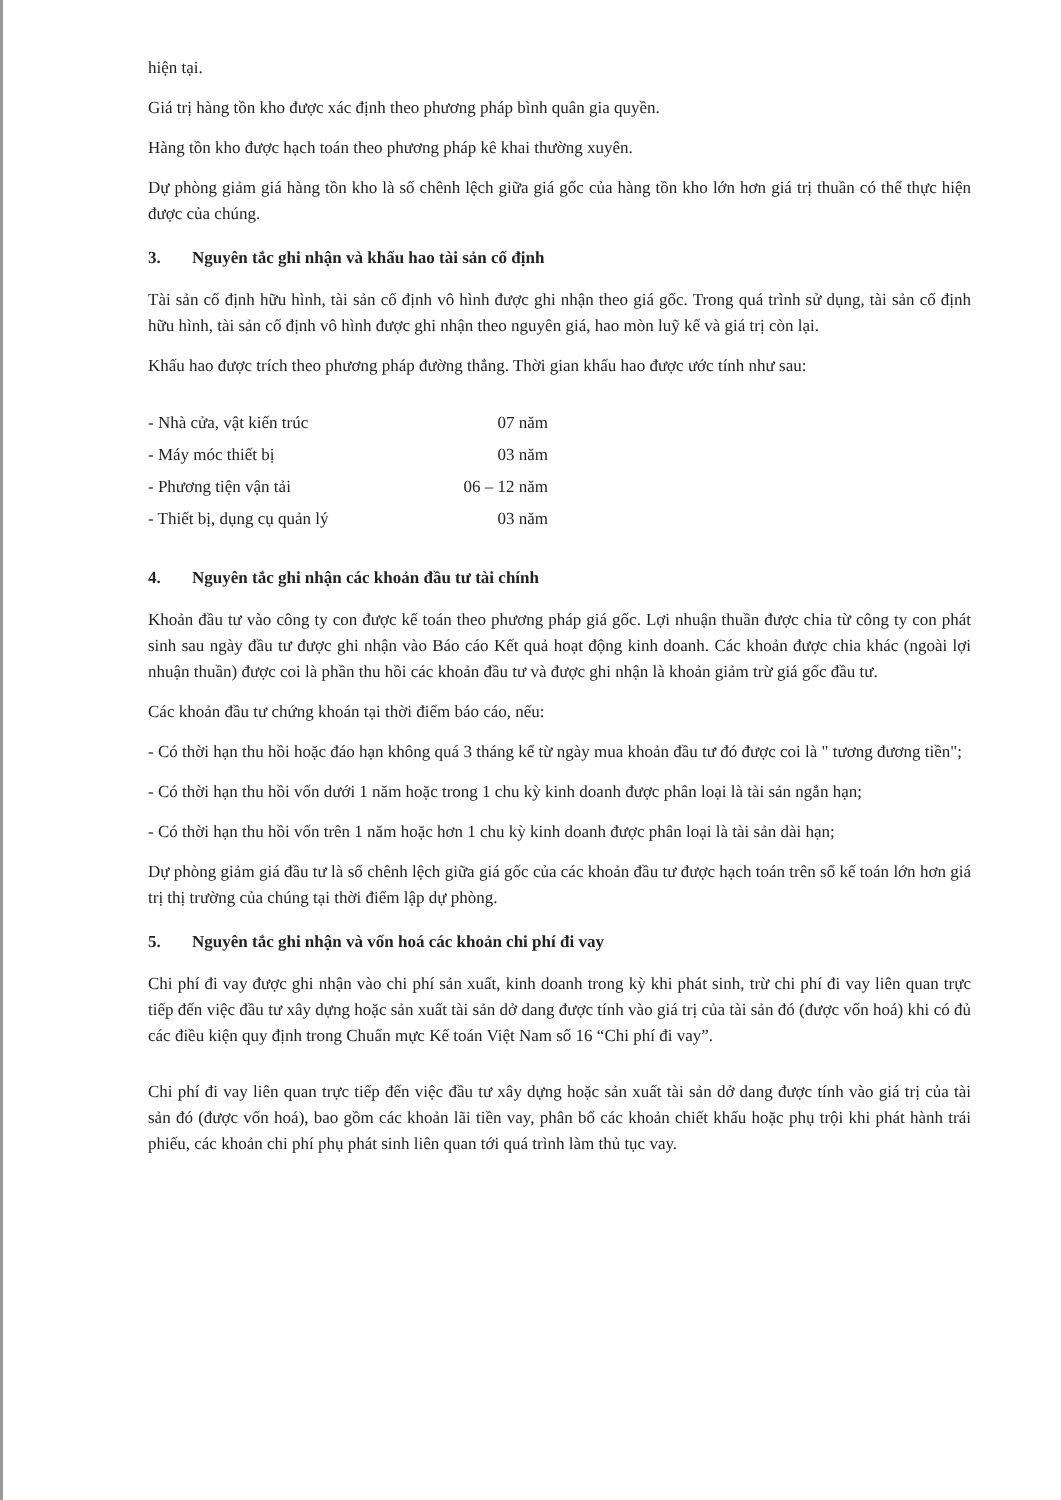hiện tại.
Giá trị hàng tồn kho được xác định theo phương pháp bình quân gia quyền.
Hàng tồn kho được hạch toán theo phương pháp kê khai thường xuyên.
Dự phòng giảm giá hàng tồn kho là số chênh lệch giữa giá gốc của hàng tồn kho lớn hơn giá trị thuần có thể thực hiện được của chúng.
3. Nguyên tắc ghi nhận và khấu hao tài sản cố định
Tài sản cố định hữu hình, tài sản cố định vô hình được ghi nhận theo giá gốc. Trong quá trình sử dụng, tài sản cố định hữu hình, tài sản cố định vô hình được ghi nhận theo nguyên giá, hao mòn luỹ kế và giá trị còn lại.
Khấu hao được trích theo phương pháp đường thẳng. Thời gian khấu hao được ước tính như sau:
| - Nhà cửa, vật kiến trúc | 07 năm |
| - Máy móc thiết bị | 03 năm |
| - Phương tiện vận tải | 06 – 12 năm |
| - Thiết bị, dụng cụ quản lý | 03 năm |
4. Nguyên tắc ghi nhận các khoản đầu tư tài chính
Khoản đầu tư vào công ty con được kế toán theo phương pháp giá gốc. Lợi nhuận thuần được chia từ công ty con phát sinh sau ngày đầu tư được ghi nhận vào Báo cáo Kết quả hoạt động kinh doanh. Các khoản được chia khác (ngoài lợi nhuận thuần) được coi là phần thu hồi các khoản đầu tư và được ghi nhận là khoản giảm trừ giá gốc đầu tư.
Các khoản đầu tư chứng khoán tại thời điểm báo cáo, nếu:
- Có thời hạn thu hồi hoặc đáo hạn không quá 3 tháng kể từ ngày mua khoản đầu tư đó được coi là " tương đương tiền";
- Có thời hạn thu hồi vốn dưới 1 năm hoặc trong 1 chu kỳ kinh doanh được phân loại là tài sản ngắn hạn;
- Có thời hạn thu hồi vốn trên 1 năm hoặc hơn 1 chu kỳ kinh doanh được phân loại là tài sản dài hạn;
Dự phòng giảm giá đầu tư là số chênh lệch giữa giá gốc của các khoản đầu tư được hạch toán trên sổ kế toán lớn hơn giá trị thị trường của chúng tại thời điểm lập dự phòng.
5. Nguyên tắc ghi nhận và vốn hoá các khoản chi phí đi vay
Chi phí đi vay được ghi nhận vào chi phí sản xuất, kinh doanh trong kỳ khi phát sinh, trừ chi phí đi vay liên quan trực tiếp đến việc đầu tư xây dựng hoặc sản xuất tài sản dở dang được tính vào giá trị của tài sản đó (được vốn hoá) khi có đủ các điều kiện quy định trong Chuẩn mực Kế toán Việt Nam số 16 “Chi phí đi vay”.
Chi phí đi vay liên quan trực tiếp đến việc đầu tư xây dựng hoặc sản xuất tài sản dở dang được tính vào giá trị của tài sản đó (được vốn hoá), bao gồm các khoản lãi tiền vay, phân bổ các khoản chiết khấu hoặc phụ trội khi phát hành trái phiếu, các khoản chi phí phụ phát sinh liên quan tới quá trình làm thủ tục vay.